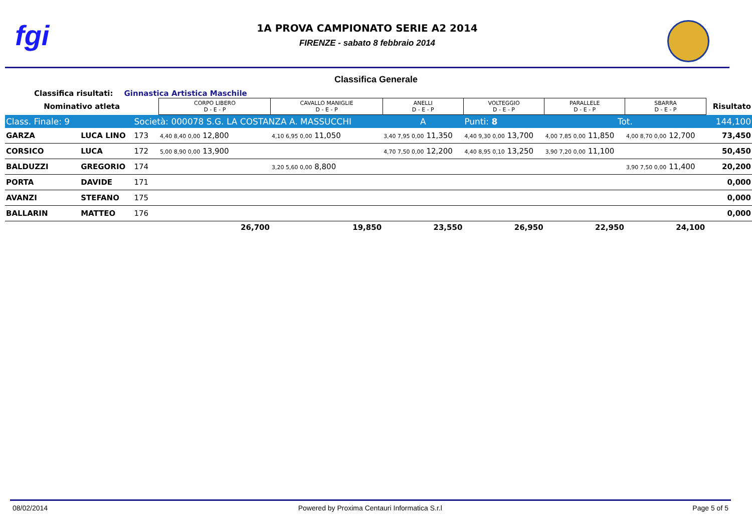fgi
1A PROVA CAMPIONATO SERIE A2 2014
FIRENZE - sabato 8 febbraio 2014
Classifica Generale
Classifica risultati: Ginnastica Artistica Maschile
| Nominativo atleta | | | CORPO LIBERO D - E - P | CAVALLO MANIGLIE D - E - P | ANELLI D - E - P | VOLTEGGIO D - E - P | PARALLELE D - E - P | SBARRA D - E - P | Risultato |
| --- | --- | --- | --- | --- | --- | --- | --- | --- | --- |
| Class. Finale: 9 | | Società: 000078 S.G. LA COSTANZA A. MASSUCCHI | | | A | Punti: 8 | Tot. | | 144,100 |
| GARZA | LUCA LINO | 173 | 4,40 8,40 0,00 12,800 | 4,10 6,95 0,00 11,050 | 3,40 7,95 0,00 11,350 | 4,40 9,30 0,00 13,700 | 4,00 7,85 0,00 11,850 | 4,00 8,70 0,00 12,700 | 73,450 |
| CORSICO | LUCA | 172 | 5,00 8,90 0,00 13,900 | | 4,70 7,50 0,00 12,200 | 4,40 8,95 0,10 13,250 | 3,90 7,20 0,00 11,100 | | 50,450 |
| BALDUZZI | GREGORIO | 174 | | 3,20 5,60 0,00 8,800 | | | | 3,90 7,50 0,00 11,400 | 20,200 |
| PORTA | DAVIDE | 171 | | | | | | | 0,000 |
| AVANZI | STEFANO | 175 | | | | | | | 0,000 |
| BALLARIN | MATTEO | 176 | | | | | | | 0,000 |
| | | | 26,700 | 19,850 | 23,550 | 26,950 | 22,950 | 24,100 | |
08/02/2014 Powered by Proxima Centauri Informatica S.r.l Page 5 of 5